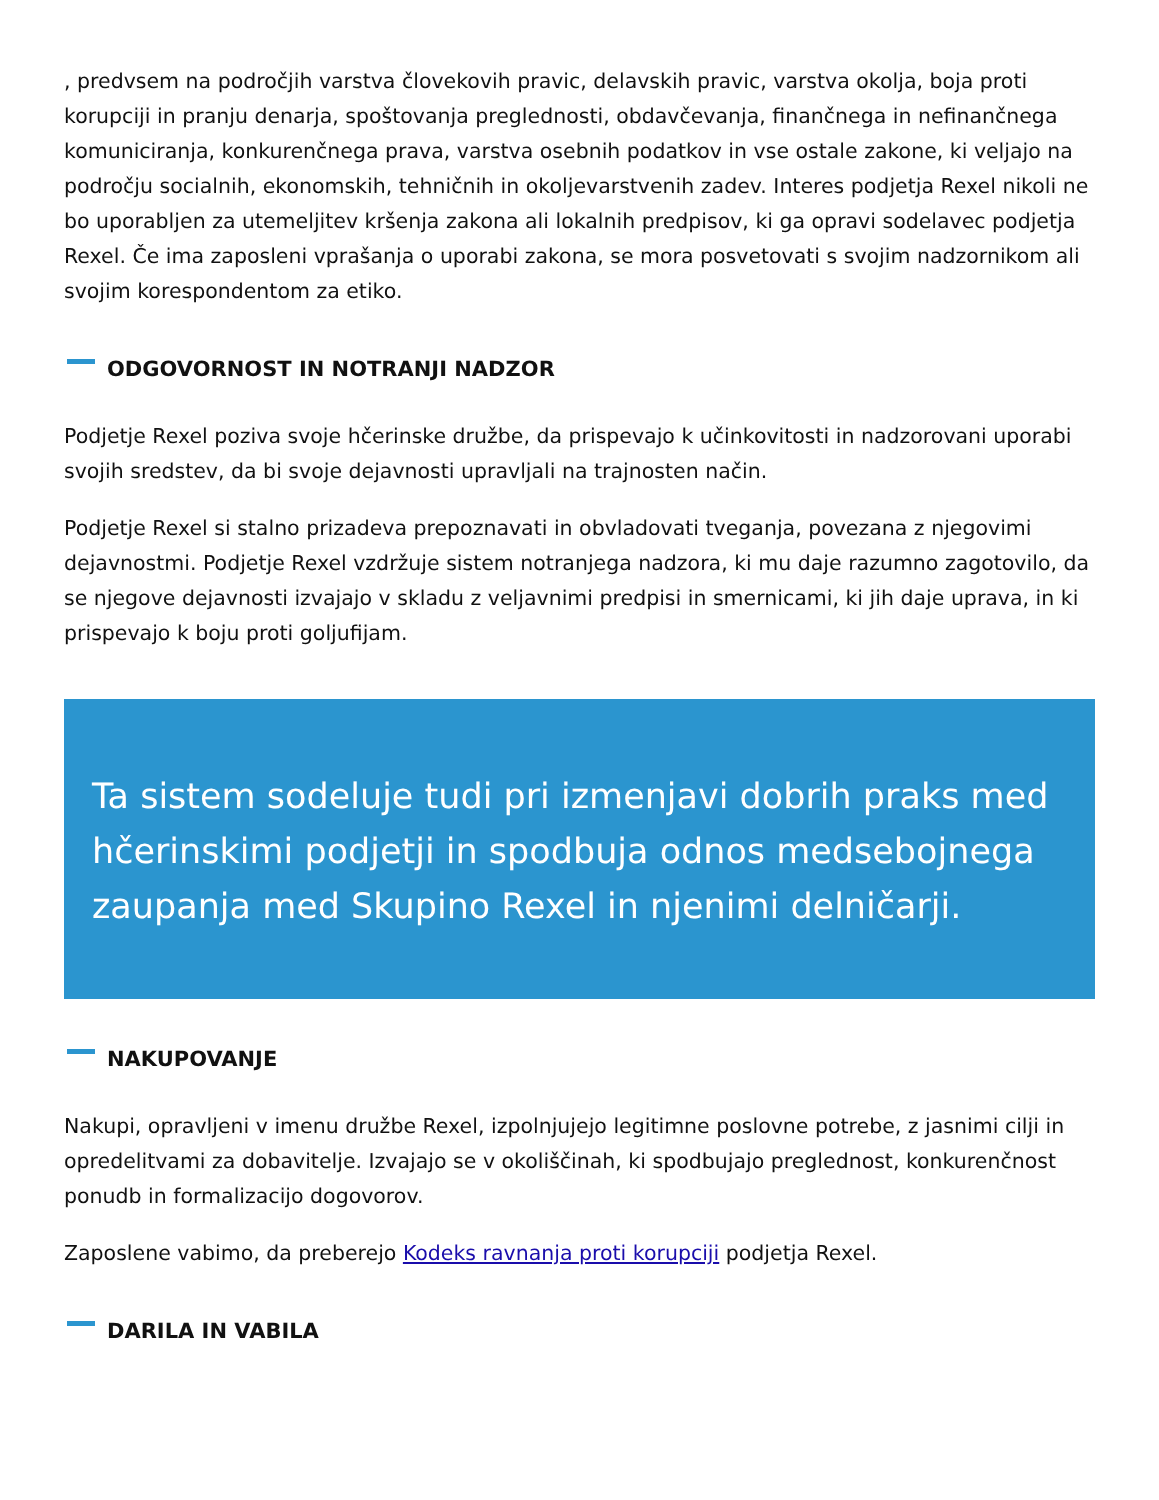, predvsem na področjih varstva človekovih pravic, delavskih pravic, varstva okolja, boja proti korupciji in pranju denarja, spoštovanja preglednosti, obdavčevanja, finančnega in nefinančnega komuniciranja, konkurenčnega prava, varstva osebnih podatkov in vse ostale zakone, ki veljajo na področju socialnih, ekonomskih, tehničnih in okoljevarstvenih zadev. Interes podjetja Rexel nikoli ne bo uporabljen za utemeljitev kršenja zakona ali lokalnih predpisov, ki ga opravi sodelavec podjetja Rexel. Če ima zaposleni vprašanja o uporabi zakona, se mora posvetovati s svojim nadzornikom ali svojim korespondentom za etiko.
ODGOVORNOST IN NOTRANJI NADZOR
Podjetje Rexel poziva svoje hčerinske družbe, da prispevajo k učinkovitosti in nadzorovani uporabi svojih sredstev, da bi svoje dejavnosti upravljali na trajnosten način.
Podjetje Rexel si stalno prizadeva prepoznavati in obvladovati tveganja, povezana z njegovimi dejavnostmi. Podjetje Rexel vzdržuje sistem notranjega nadzora, ki mu daje razumno zagotovilo, da se njegove dejavnosti izvajajo v skladu z veljavnimi predpisi in smernicami, ki jih daje uprava, in ki prispevajo k boju proti goljufijam.
Ta sistem sodeluje tudi pri izmenjavi dobrih praks med hčerinskimi podjetji in spodbuja odnos medsebojnega zaupanja med Skupino Rexel in njenimi delničarji.
NAKUPOVANJE
Nakupi, opravljeni v imenu družbe Rexel, izpolnjujejo legitimne poslovne potrebe, z jasnimi cilji in opredelitvami za dobavitelje. Izvajajo se v okoliščinah, ki spodbujajo preglednost, konkurenčnost ponudb in formalizacijo dogovorov.
Zaposlene vabimo, da preberejo Kodeks ravnanja proti korupciji podjetja Rexel.
DARILA IN VABILA